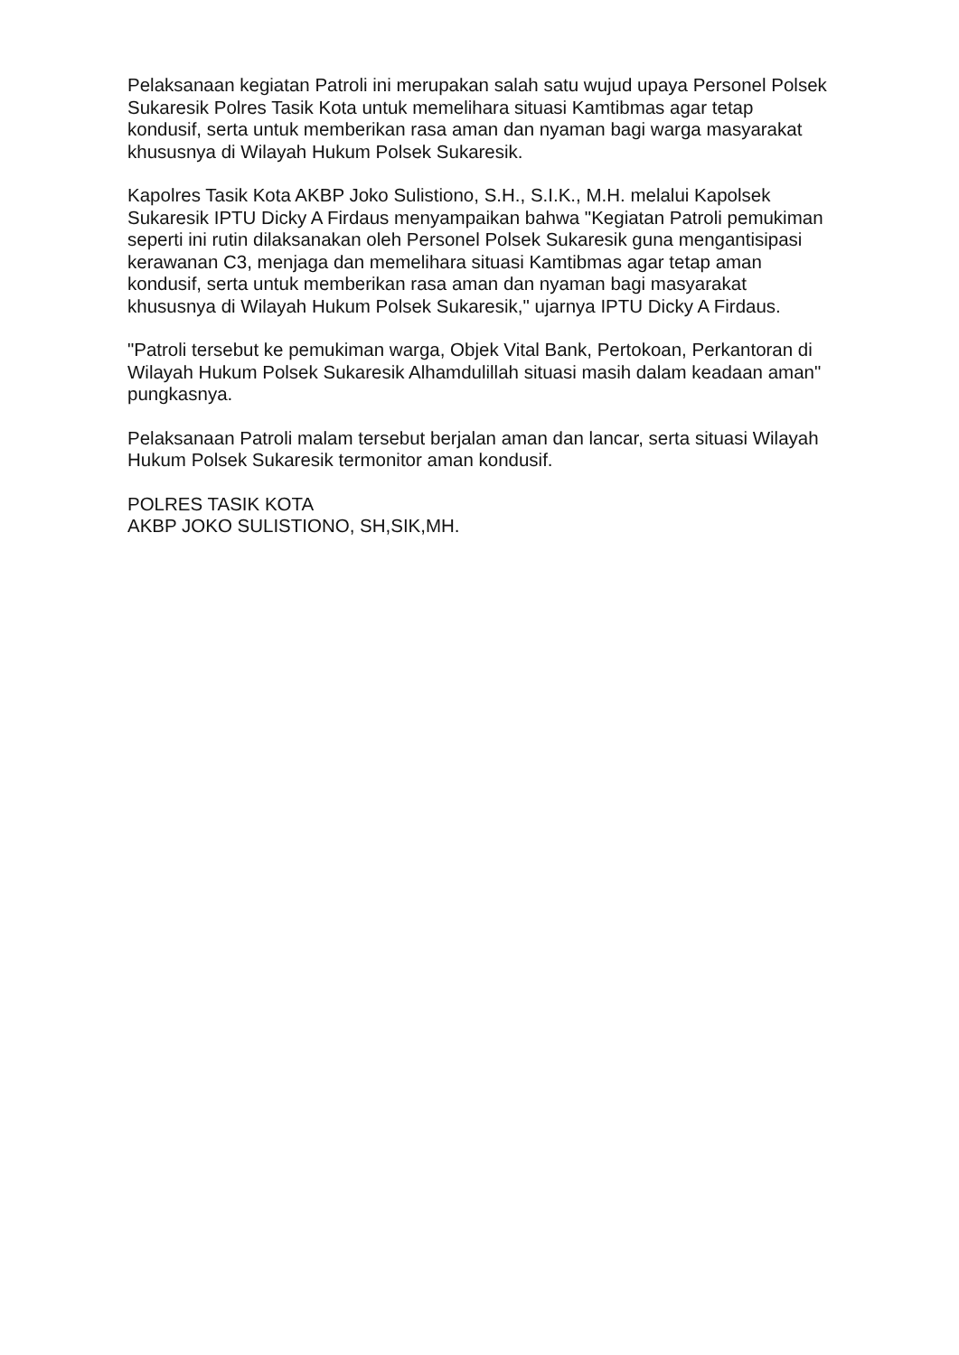Pelaksanaan kegiatan Patroli ini merupakan salah satu wujud upaya Personel Polsek Sukaresik Polres Tasik Kota untuk memelihara situasi Kamtibmas agar tetap kondusif, serta untuk memberikan rasa aman dan nyaman bagi warga masyarakat khususnya di Wilayah Hukum Polsek Sukaresik.
Kapolres Tasik Kota AKBP Joko Sulistiono, S.H., S.I.K., M.H. melalui Kapolsek Sukaresik IPTU Dicky A Firdaus menyampaikan bahwa "Kegiatan Patroli pemukiman seperti ini rutin dilaksanakan oleh Personel Polsek Sukaresik guna mengantisipasi kerawanan C3, menjaga dan memelihara situasi Kamtibmas agar tetap aman kondusif, serta untuk memberikan rasa aman dan nyaman bagi masyarakat khususnya di Wilayah Hukum Polsek Sukaresik," ujarnya IPTU Dicky A Firdaus.
"Patroli tersebut ke pemukiman warga, Objek Vital Bank, Pertokoan, Perkantoran di Wilayah Hukum Polsek Sukaresik Alhamdulillah situasi masih dalam keadaan aman" pungkasnya.
Pelaksanaan Patroli malam tersebut berjalan aman dan lancar, serta situasi Wilayah Hukum Polsek Sukaresik termonitor aman kondusif.
POLRES TASIK KOTA
AKBP JOKO SULISTIONO, SH,SIK,MH.